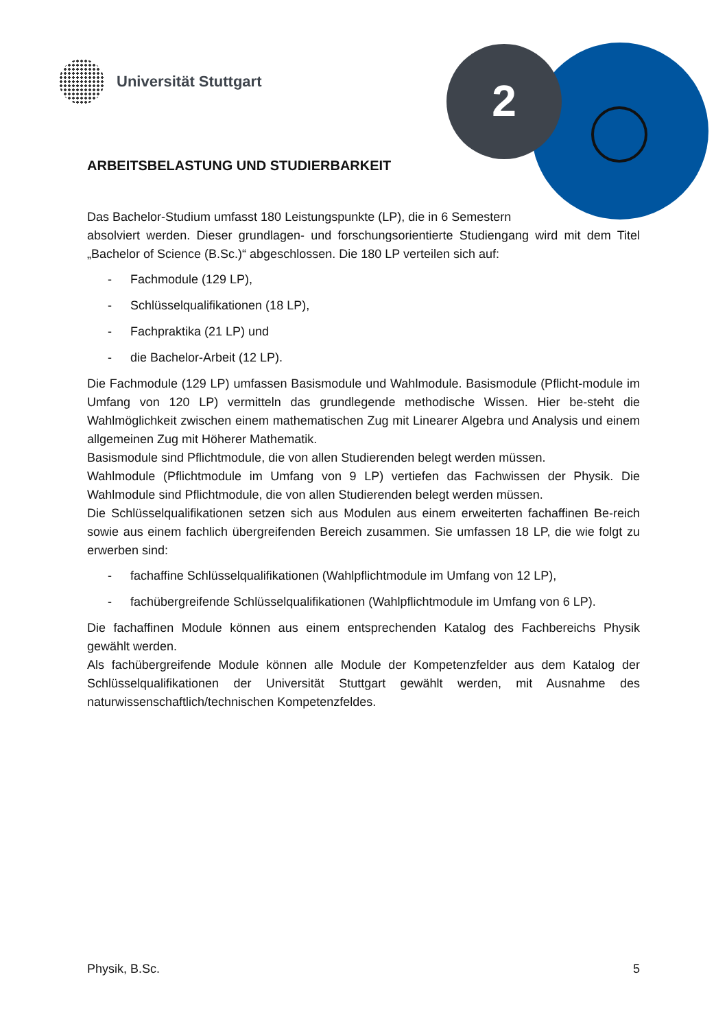Universität Stuttgart
2
ARBEITSBELASTUNG UND STUDIERBARKEIT
Das Bachelor-Studium umfasst 180 Leistungspunkte (LP), die in 6 Semestern
absolviert werden. Dieser grundlagen- und forschungsorientierte Studiengang wird mit dem Titel „Bachelor of Science (B.Sc.)“ abgeschlossen. Die 180 LP verteilen sich auf:
- Fachmodule (129 LP),
- Schlüsselqualifikationen (18 LP),
- Fachpraktika (21 LP) und
- die Bachelor-Arbeit (12 LP).
Die Fachmodule (129 LP) umfassen Basismodule und Wahlmodule. Basismodule (Pflicht-module im Umfang von 120 LP) vermitteln das grundlegende methodische Wissen. Hier be-steht die Wahlmöglichkeit zwischen einem mathematischen Zug mit Linearer Algebra und Analysis und einem allgemeinen Zug mit Höherer Mathematik.
Basismodule sind Pflichtmodule, die von allen Studierenden belegt werden müssen.
Wahlmodule (Pflichtmodule im Umfang von 9 LP) vertiefen das Fachwissen der Physik. Die Wahlmodule sind Pflichtmodule, die von allen Studierenden belegt werden müssen.
Die Schlüsselqualifikationen setzen sich aus Modulen aus einem erweiterten fachaffinen Be-reich sowie aus einem fachlich übergreifenden Bereich zusammen. Sie umfassen 18 LP, die wie folgt zu erwerben sind:
- fachaffine Schlüsselqualifikationen (Wahlpflichtmodule im Umfang von 12 LP),
- fachübergreifende Schlüsselqualifikationen (Wahlpflichtmodule im Umfang von 6 LP).
Die fachaffinen Module können aus einem entsprechenden Katalog des Fachbereichs Physik gewählt werden.
Als fachübergreifende Module können alle Module der Kompetenzfelder aus dem Katalog der Schlüsselqualifikationen der Universität Stuttgart gewählt werden, mit Ausnahme des naturwissenschaftlich/technischen Kompetenzfeldes.
Physik, B.Sc. 5